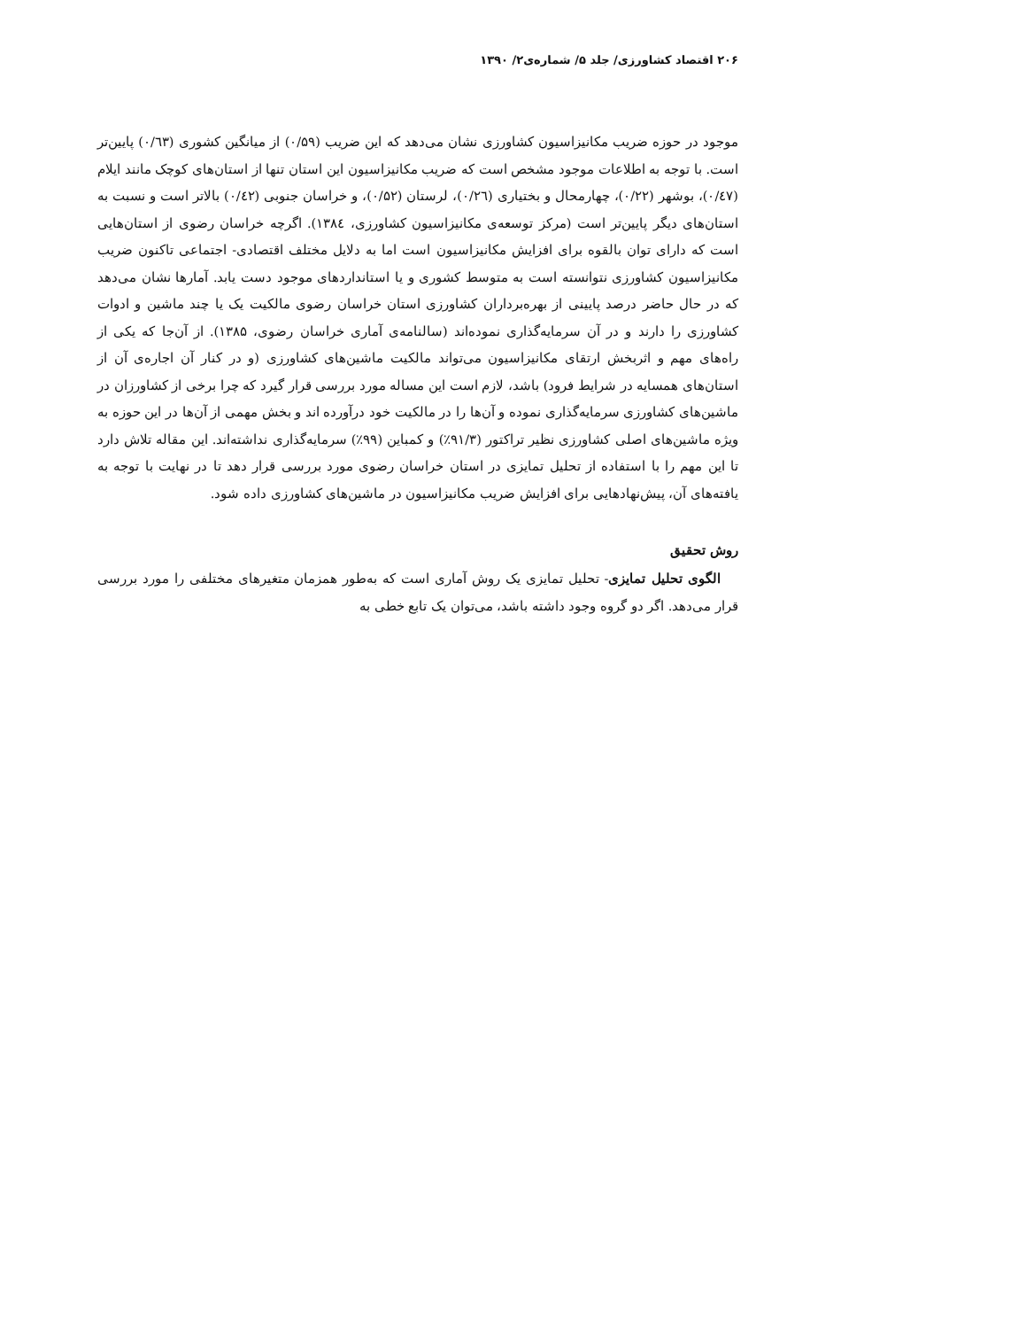۲۰۶ اقتصاد کشاورزی/ جلد ۵/ شماره‌ی۲/ ۱۳۹۰
موجود در حوزه ضریب مکانیزاسیون کشاورزی نشان می‌دهد که این ضریب (۰/۵۹) از میانگین کشوری (۰/٦٣) پایین‌تر است. با توجه به اطلاعات موجود مشخص است که ضریب مکانیزاسیون این استان تنها از استان‌های کوچک مانند ایلام (۰/٤٧)، بوشهر (۰/۲۲)، چهارمحال و بختیاری (۰/٢٦)، لرستان (۰/۵۲)، و خراسان جنوبی (۰/٤٢) بالاتر است و نسبت به استان‌های دیگر پایین‌تر است (مرکز توسعه‌ی مکانیزاسیون کشاورزی، ۱۳۸٤). اگرچه خراسان رضوی از استان‌هایی است که دارای توان بالقوه برای افزایش مکانیزاسیون است اما به دلایل مختلف اقتصادی- اجتماعی تاکنون ضریب مکانیزاسیون کشاورزی نتوانسته است به متوسط کشوری و یا استانداردهای موجود دست یابد. آمارها نشان می‌دهد که در حال حاضر درصد پایینی از بهره‌برداران کشاورزی استان خراسان رضوی مالکیت یک یا چند ماشین و ادوات کشاورزی را دارند و در آن سرمایه‌گذاری نموده‌اند (سالنامه‌ی آماری خراسان رضوی، ۱۳۸۵). از آن‌جا که یکی از راه‌های مهم و اثربخش ارتقای مکانیزاسیون می‌تواند مالکیت ماشین‌های کشاورزی (و در کنار آن اجاره‌ی آن از استان‌های همسایه در شرایط فرود) باشد، لازم است این مساله مورد بررسی قرار گیرد که چرا برخی از کشاورزان در ماشین‌های کشاورزی سرمایه‌گذاری نموده و آن‌ها را در مالکیت خود درآورده اند و بخش مهمی از آن‌ها در این حوزه به ویژه ماشین‌های اصلی کشاورزی نظیر تراکتور (۹۱/۳٪) و کمباین (۹۹٪) سرمایه‌گذاری نداشته‌اند. این مقاله تلاش دارد تا این مهم را با استفاده از تحلیل تمایزی در استان خراسان رضوی مورد بررسی قرار دهد تا در نهایت با توجه به یافته‌های آن، پیش‌نهادهایی برای افزایش ضریب مکانیزاسیون در ماشین‌های کشاورزی داده شود.
روش تحقیق
الگوی تحلیل تمایزی- تحلیل تمایزی یک روش آماری است که به‌طور همزمان متغیرهای مختلفی را مورد بررسی قرار می‌دهد. اگر دو گروه وجود داشته باشد، می‌توان یک تابع خطی به